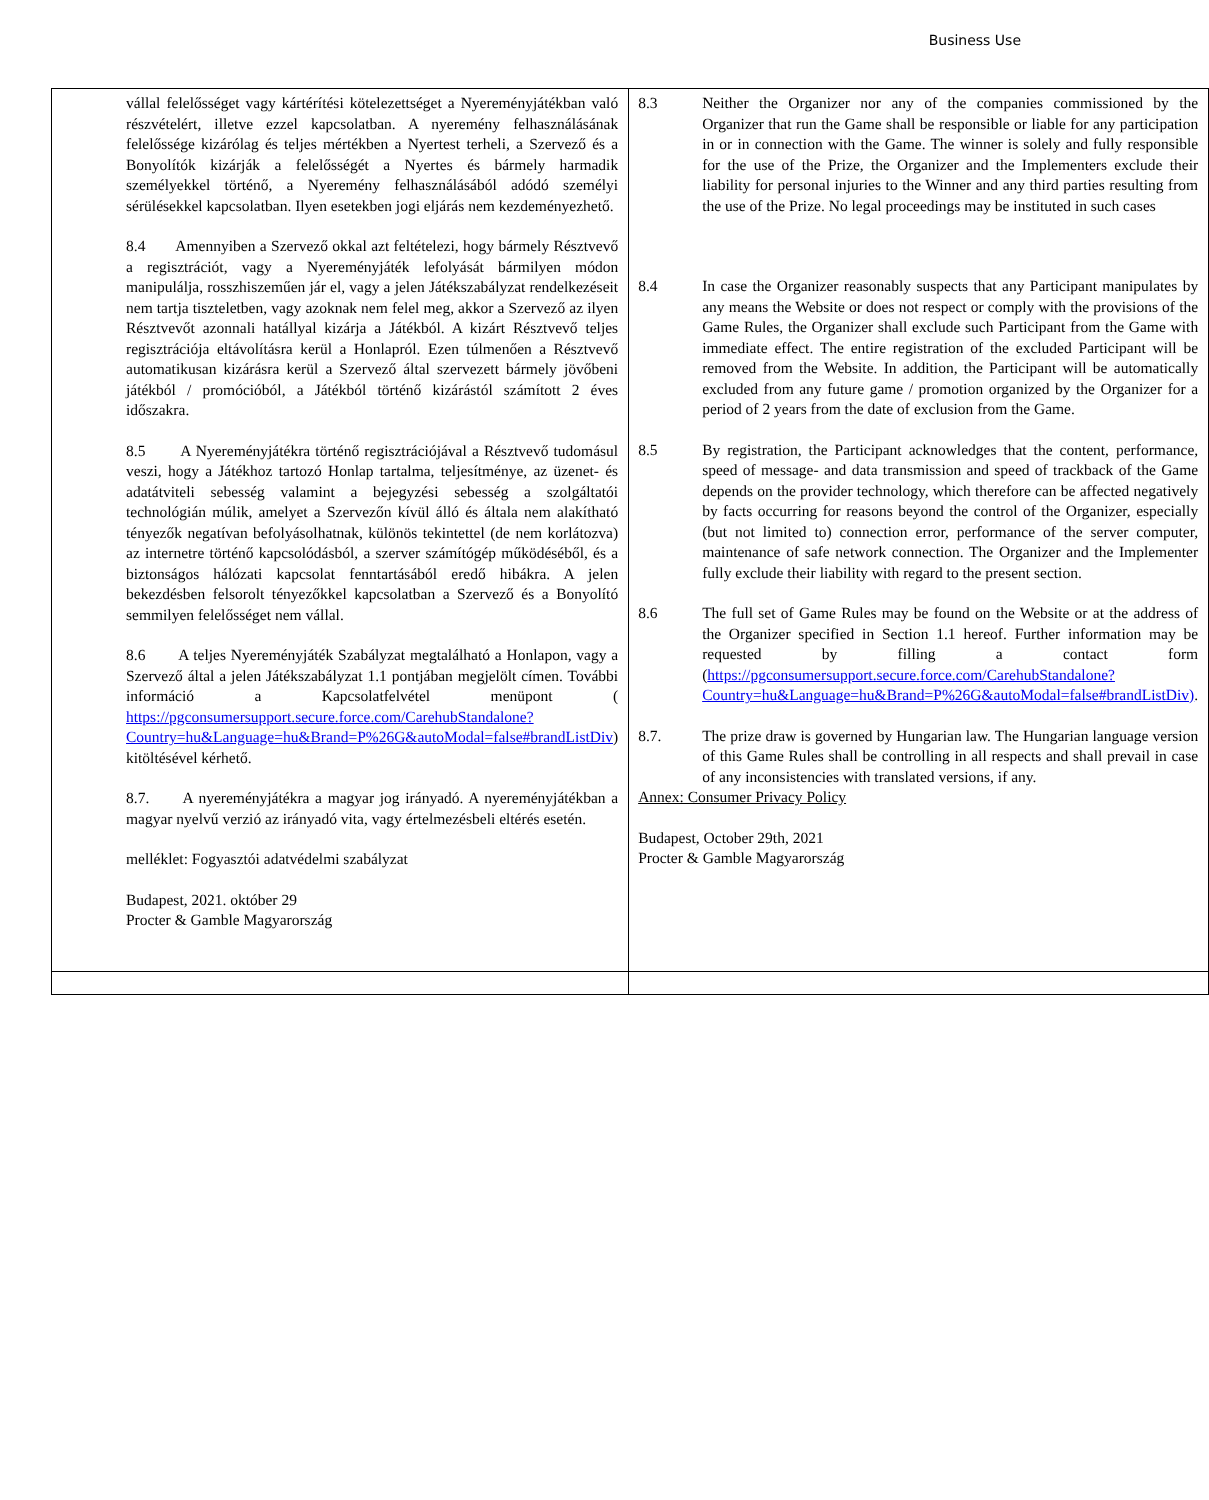Business Use
| vállal felelősséget vagy kártérítési kötelezettséget a Nyereményjátékban való részvételért, illetve ezzel kapcsolatban. A nyeremény felhasználásának felelőssége kizárólag és teljes mértékben a Nyertest terheli, a Szervező és a Bonyolítók kizárják a felelősségét a Nyertes és bármely harmadik személyekkel történő, a Nyeremény felhasználásából adódó személyi sérülésekkel kapcsolatban. Ilyen esetekben jogi eljárás nem kezdeményezhető. 8.4 Amennyiben a Szervező okkal azt feltételezi, hogy bármely Résztvevő a regisztrációt, vagy a Nyereményjáték lefolyását bármilyen módon manipulálja, rosszhiszeműen jár el, vagy a jelen Játékszabályzat rendelkezéseit nem tartja tiszteletben, vagy azoknak nem felel meg, akkor a Szervező az ilyen Résztvevőt azonnali hatállyal kizárja a Játékból. A kizárt Résztvevő teljes regisztrációja eltávolításra kerül a Honlapról. Ezen túlmenően a Résztvevő automatikusan kizárásra kerül a Szervező által szervezett bármely jövőbeni játékból / promócióból, a Játékból történő kizárástól számított 2 éves időszakra. 8.5 A Nyereményjátékra történő regisztrációjával a Résztvevő tudomásul veszi, hogy a Játékhoz tartozó Honlap tartalma, teljesítménye, az üzenet- és adatátviteli sebesség valamint a bejegyzési sebesség a szolgáltatói technológián múlik, amelyet a Szervezőn kívül álló és általa nem alakítható tényezők negatívan befolyásolhatnak, különös tekintettel (de nem korlátozva) az internetre történő kapcsolódásból, a szerver számítógép működéséből, és a biztonságos hálózati kapcsolat fenntartásából eredő hibákra. A jelen bekezdésben felsorolt tényezőkkel kapcsolatban a Szervező és a Bonyolító semmilyen felelősséget nem vállal. 8.6 A teljes Nyereményjáték Szabályzat megtalálható a Honlapon, vagy a Szervező által a jelen Játékszabályzat 1.1 pontjában megjelölt címen. További információ a Kapcsolatfelvétel menüpont ( https://pgconsumersupport.secure.force.com/CarehubStandalone?Country=hu&Language=hu&Brand=P%26G&autoModal=false#brandListDiv ) kitöltésével kérhető. 8.7. A nyereményjátékra a magyar jog irányadó. A nyereményjátékban a magyar nyelvű verzió az irányadó vita, vagy értelmezésbeli eltérés esetén. melléklet: Fogyasztói adatvédelmi szabályzat Budapest, 2021. október 29 Procter & Gamble Magyarország | 8.3 Neither the Organizer nor any of the companies commissioned by the Organizer that run the Game shall be responsible or liable for any participation in or in connection with the Game. The winner is solely and fully responsible for the use of the Prize, the Organizer and the Implementers exclude their liability for personal injuries to the Winner and any third parties resulting from the use of the Prize. No legal proceedings may be instituted in such cases 8.4 In case the Organizer reasonably suspects that any Participant manipulates by any means the Website or does not respect or comply with the provisions of the Game Rules, the Organizer shall exclude such Participant from the Game with immediate effect. The entire registration of the excluded Participant will be removed from the Website. In addition, the Participant will be automatically excluded from any future game / promotion organized by the Organizer for a period of 2 years from the date of exclusion from the Game. 8.5 By registration, the Participant acknowledges that the content, performance, speed of message- and data transmission and speed of trackback of the Game depends on the provider technology, which therefore can be affected negatively by facts occurring for reasons beyond the control of the Organizer, especially (but not limited to) connection error, performance of the server computer, maintenance of safe network connection. The Organizer and the Implementer fully exclude their liability with regard to the present section. 8.6 The full set of Game Rules may be found on the Website or at the address of the Organizer specified in Section 1.1 hereof. Further information may be requested by filling a contact form ( https://pgconsumersupport.secure.force.com/CarehubStandalone?Country=hu&Language=hu&Brand=P%26G&autoModal=false#brandListDiv) . 8.7. The prize draw is governed by Hungarian law. The Hungarian language version of this Game Rules shall be controlling in all respects and shall prevail in case of any inconsistencies with translated versions, if any. Annex: Consumer Privacy Policy Budapest, October 29th, 2021 Procter & Gamble Magyarország |